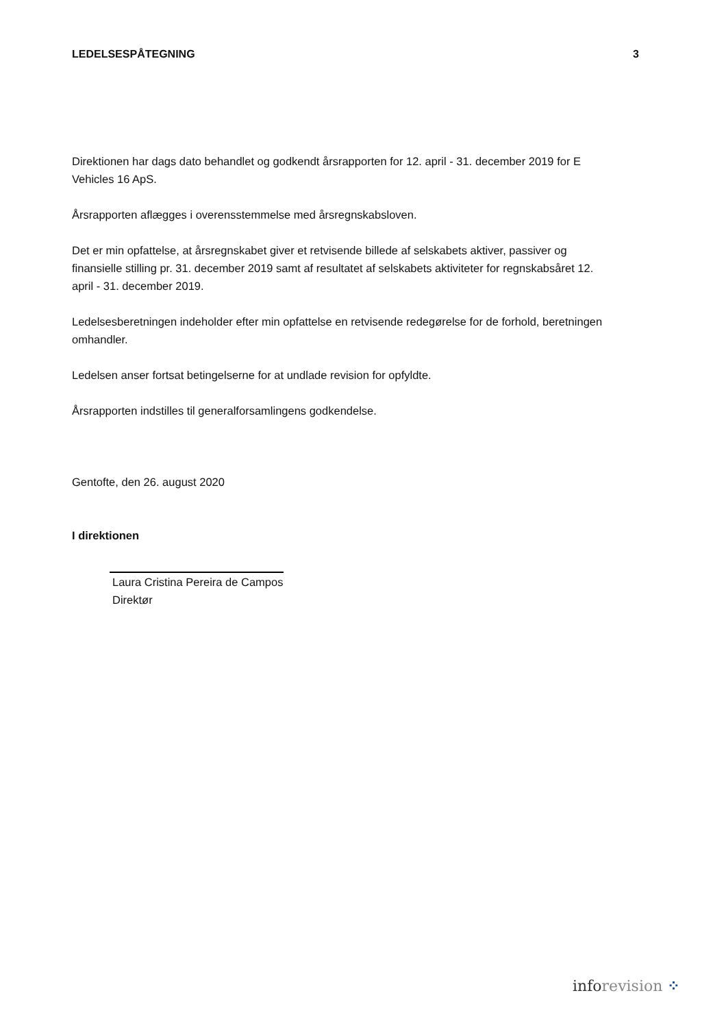LEDELSESPÅTEGNING 3
Direktionen har dags dato behandlet og godkendt årsrapporten for 12. april - 31. december 2019 for E Vehicles 16 ApS.
Årsrapporten aflægges i overensstemmelse med årsregnskabsloven.
Det er min opfattelse, at årsregnskabet giver et retvisende billede af selskabets aktiver, passiver og finansielle stilling pr. 31. december 2019 samt af resultatet af selskabets aktiviteter for regnskabsåret 12. april - 31. december 2019.
Ledelsesberetningen indeholder efter min opfattelse en retvisende redegørelse for de forhold, beretningen omhandler.
Ledelsen anser fortsat betingelserne for at undlade revision for opfyldte.
Årsrapporten indstilles til generalforsamlingens godkendelse.
Gentofte, den 26. august 2020
I direktionen
Laura Cristina Pereira de Campos
Direktør
inforevision ⁘